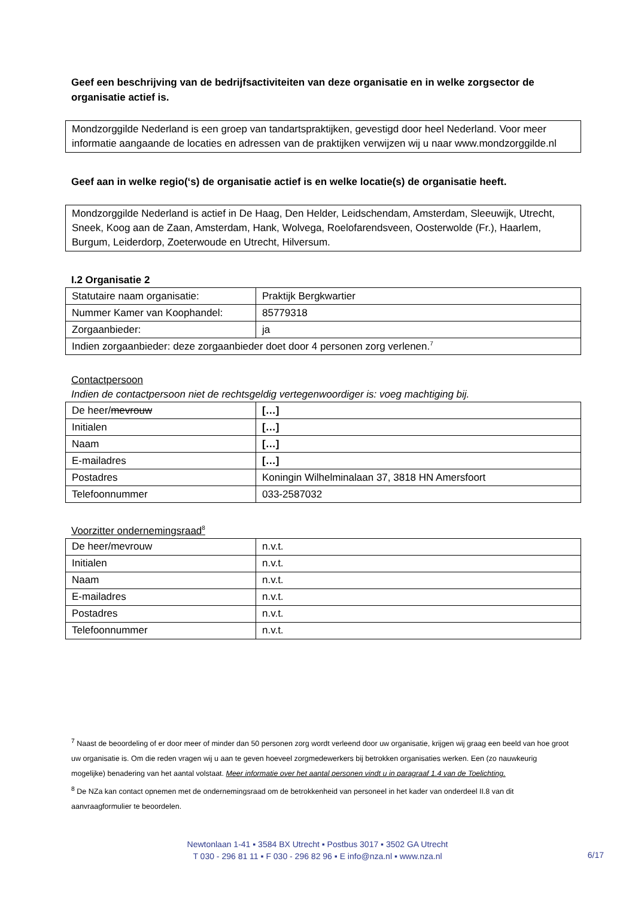Geef een beschrijving van de bedrijfsactiviteiten van deze organisatie en in welke zorgsector de organisatie actief is.
Mondzorggilde Nederland is een groep van tandartspraktijken, gevestigd door heel Nederland. Voor meer informatie aangaande de locaties en adressen van de praktijken verwijzen wij u naar www.mondzorggilde.nl
Geef aan in welke regio(‘s) de organisatie actief is en welke locatie(s) de organisatie heeft.
Mondzorggilde Nederland is actief in De Haag, Den Helder, Leidschendam, Amsterdam, Sleeuwijk, Utrecht, Sneek, Koog aan de Zaan, Amsterdam, Hank, Wolvega, Roelofarendsveen, Oosterwolde (Fr.), Haarlem, Burgum, Leiderdorp, Zoeterwoude en Utrecht, Hilversum.
I.2 Organisatie 2
| Statutaire naam organisatie: | Praktijk Bergkwartier |
| Nummer Kamer van Koophandel: | 85779318 |
| Zorgaanbieder: | ja |
| Indien zorgaanbieder: deze zorgaanbieder doet door 4 personen zorg verlenen.<sup>7</sup> | |
Contactpersoon
Indien de contactpersoon niet de rechtsgeldig vertegenwoordiger is: voeg machtiging bij.
| De heer/ mevrouw | […] |
| Initialen | […] |
| Naam | […] |
| E-mailadres | […] |
| Postadres | Koningin Wilhelminalaan 37, 3818 HN Amersfoort |
| Telefoonnummer | 033-2587032 |
Voorzitter ondernemingsraad<sup>8</sup>
| De heer/mevrouw | n.v.t. |
| Initialen | n.v.t. |
| Naam | n.v.t. |
| E-mailadres | n.v.t. |
| Postadres | n.v.t. |
| Telefoonnummer | n.v.t. |
<sup>7</sup> Naast de beoordeling of er door meer of minder dan 50 personen zorg wordt verleend door uw organisatie, krijgen wij graag een beeld van hoe groot uw organisatie is. Om die reden vragen wij u aan te geven hoeveel zorgmedewerkers bij betrokken organisaties werken. Een (zo nauwkeurig mogelijke) benadering van het aantal volstaat. Meer informatie over het aantal personen vindt u in paragraaf 1.4 van de Toelichting.
<sup>8</sup> De NZa kan contact opnemen met de ondernemingsraad om de betrokkenheid van personeel in het kader van onderdeel II.8 van dit aanvraagformulier te beoordelen.
Newtonlaan 1-41 ▪ 3584 BX Utrecht ▪ Postbus 3017 ▪ 3502 GA Utrecht
T 030 - 296 81 11 ▪ F 030 - 296 82 96 ▪ E info@nza.nl ▪ www.nza.nl
6/17